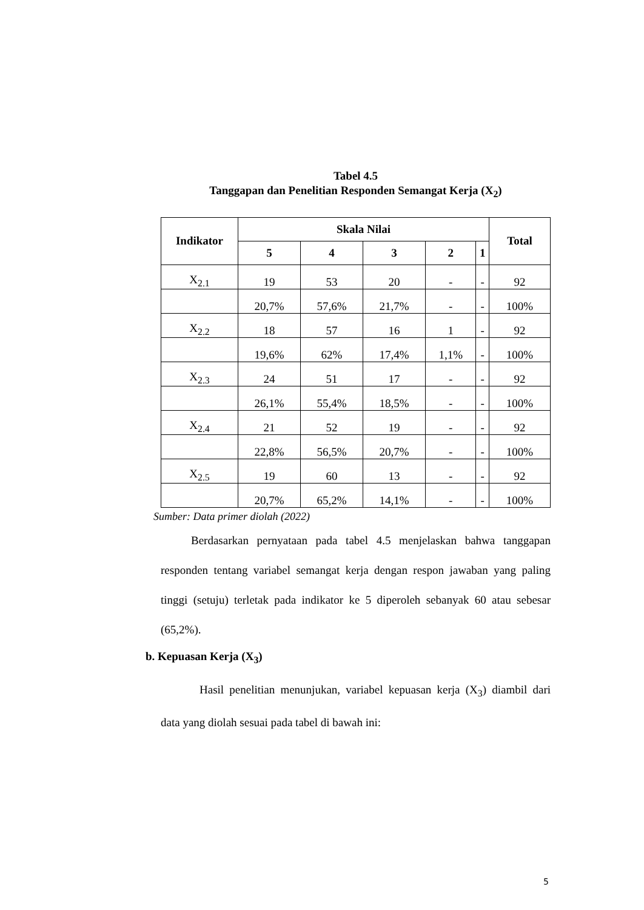Tabel 4.5
Tanggapan dan Penelitian Responden Semangat Kerja (X<sub>2</sub>)
| Indikator | Skala Nilai | | | | | Total |
| --- | --- | --- | --- | --- | --- | --- |
| | 5 | 4 | 3 | 2 | 1 | |
| X<sub>2.1</sub> | 19 | 53 | 20 | - | - | 92 |
| | 20,7% | 57,6% | 21,7% | - | - | 100% |
| X<sub>2.2</sub> | 18 | 57 | 16 | 1 | - | 92 |
| | 19,6% | 62% | 17,4% | 1,1% | - | 100% |
| X<sub>2.3</sub> | 24 | 51 | 17 | - | - | 92 |
| | 26,1% | 55,4% | 18,5% | - | - | 100% |
| X<sub>2.4</sub> | 21 | 52 | 19 | - | - | 92 |
| | 22,8% | 56,5% | 20,7% | - | - | 100% |
| X<sub>2.5</sub> | 19 | 60 | 13 | - | - | 92 |
| | 20,7% | 65,2% | 14,1% | - | - | 100% |
Sumber: Data primer diolah (2022)
Berdasarkan pernyataan pada tabel 4.5 menjelaskan bahwa tanggapan responden tentang variabel semangat kerja dengan respon jawaban yang paling tinggi (setuju) terletak pada indikator ke 5 diperoleh sebanyak 60 atau sebesar (65,2%).
b. Kepuasan Kerja (X<sub>3</sub>)
Hasil penelitian menunjukan, variabel kepuasan kerja (X<sub>3</sub>) diambil dari data yang diolah sesuai pada tabel di bawah ini:
5